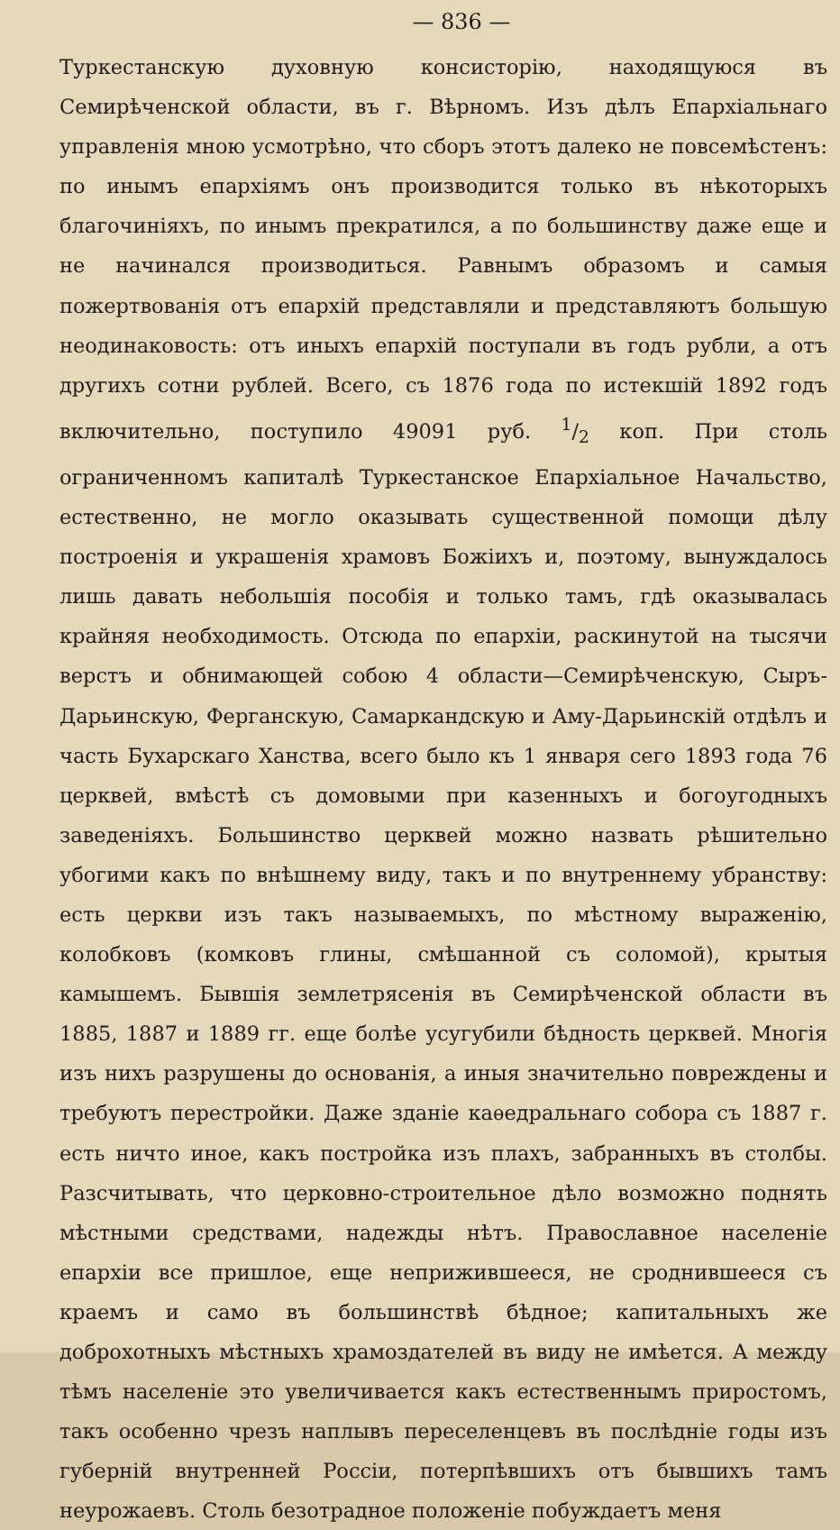— 836 —
Туркестанскую духовную консисторію, находящуюся въ Семирѣченской области, въ г. Вѣрномъ. Изъ дѣлъ Епархіальнаго управленія мною усмотрѣно, что сборъ этотъ далеко не повсемѣстенъ: по инымъ епархіямъ онъ производится только въ нѣкоторыхъ благочиніяхъ, по инымъ прекратился, а по большинству даже еще и не начинался производиться. Равнымъ образомъ и самыя пожертвованія отъ епархій представляли и представляютъ большую неодинаковость: отъ иныхъ епархій поступали въ годъ рубли, а отъ другихъ сотни рублей. Всего, съ 1876 года по истекшій 1892 годъ включительно, поступило 49091 руб. 1/2 коп. При столь ограниченномъ капиталѣ Туркестанское Епархіальное Начальство, естественно, не могло оказывать существенной помощи дѣлу построенія и украшенія храмовъ Божіихъ и, поэтому, вынуждалось лишь давать небольшія пособія и только тамъ, гдѣ оказывалась крайняя необходимость. Отсюда по епархіи, раскинутой на тысячи верстъ и обнимающей собою 4 области—Семирѣченскую, Сыръ-Дарьинскую, Ферганскую, Самаркандскую и Аму-Дарьинскій отдѣлъ и часть Бухарскаго Ханства, всего было къ 1 января сего 1893 года 76 церквей, вмѣстѣ съ домовыми при казенныхъ и богоугодныхъ заведеніяхъ. Большинство церквей можно назвать рѣшительно убогими какъ по внѣшнему виду, такъ и по внутреннему убранству: есть церкви изъ такъ называемыхъ, по мѣстному выраженію, колобковъ (комковъ глины, смѣшанной съ соломой), крытыя камышемъ. Бывшія землетрясенія въ Семирѣченской области въ 1885, 1887 и 1889 гг. еще болѣе усугубили бѣдность церквей. Многія изъ нихъ разрушены до основанія, а иныя значительно повреждены и требуютъ перестройки. Даже зданіе каѳедральнаго собора съ 1887 г. есть ничто иное, какъ постройка изъ плахъ, забранныхъ въ столбы. Разсчитывать, что церковно-строительное дѣло возможно поднять мѣстными средствами, надежды нѣтъ. Православное населеніе епархіи все пришлое, еще неприжившееся, не сроднившееся съ краемъ и само въ большинствѣ бѣдное; капитальныхъ же доброхотныхъ мѣстныхъ храмоздателей въ виду не имѣется. А между тѣмъ населеніе это увеличивается какъ естественнымъ приростомъ, такъ особенно чрезъ наплывъ переселенцевъ въ послѣдніе годы изъ губерній внутренней Россіи, потерпѣвшихъ отъ бывшихъ тамъ неурожаевъ. Столь безотрадное положеніе побуждаетъ меня